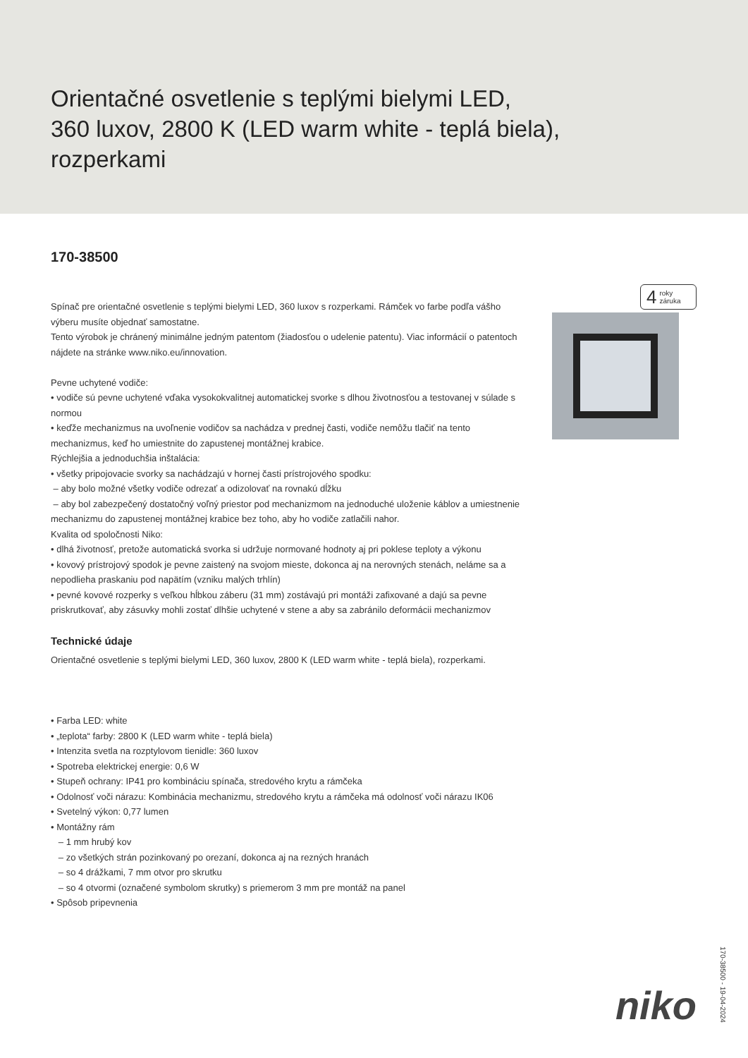Orientačné osvetlenie s teplými bielymi LED,
360 luxov, 2800 K (LED warm white - teplá biela),
rozperkami
170-38500
4 roky
záruka
Spínač pre orientačné osvetlenie s teplými bielymi LED, 360 luxov s rozperkami. Rámček vo farbe podľa vášho výberu musíte objednať samostatne.
Tento výrobok je chránený minimálne jedným patentom (žiadosťou o udelenie patentu). Viac informácií o patentoch nájdete na stránke www.niko.eu/innovation.
Pevne uchytené vodiče:
• vodiče sú pevne uchytené vďaka vysokokvalitnej automatickej svorke s dlhou životnosťou a testovanej v súlade s normou
• keďže mechanizmus na uvoľnenie vodičov sa nachádza v prednej časti, vodiče nemôžu tlačiť na tento mechanizmus, keď ho umiestnite do zapustenej montážnej krabice.
Rýchlejšia a jednoduchšia inštalácia:
• všetky pripojovacie svorky sa nachádzajú v hornej časti prístrojového spodku:
– aby bolo možné všetky vodiče odrezať a odizolovať na rovnakú dĺžku
– aby bol zabezpečený dostatočný voľný priestor pod mechanizmom na jednoduché uloženie káblov a umiestnenie mechanizmu do zapustenej montážnej krabice bez toho, aby ho vodiče zatlačili nahor.
Kvalita od spoločnosti Niko:
• dlhá životnosť, pretože automatická svorka si udržuje normované hodnoty aj pri poklese teploty a výkonu
• kovový prístrojový spodok je pevne zaistený na svojom mieste, dokonca aj na nerovných stenách, neláme sa a nepodlieha praskaniu pod napätím (vzniku malých trhlín)
• pevné kovové rozperky s veľkou hĺbkou záberu (31 mm) zostávajú pri montáži zafixované a dajú sa pevne priskrutkovať, aby zásuvky mohli zostať dlhšie uchytené v stene a aby sa zabránilo deformácii mechanizmov
Technické údaje
Orientačné osvetlenie s teplými bielymi LED, 360 luxov, 2800 K (LED warm white - teplá biela), rozperkami.
• Farba LED: white
• „teplota“ farby: 2800 K (LED warm white - teplá biela)
• Intenzita svetla na rozptylovom tienidle: 360 luxov
• Spotreba elektrickej energie: 0,6 W
• Stupeň ochrany: IP41 pro kombináciu spínača, stredového krytu a rámčeka
• Odolnosť voči nárazu: Kombinácia mechanizmu, stredového krytu a rámčeka má odolnosť voči nárazu IK06
• Svetelný výkon: 0,77 lumen
• Montážny rám
– 1 mm hrubý kov
– zo všetkých strán pozinkovaný po orezaní, dokonca aj na rezných hranách
– so 4 drážkami, 7 mm otvor pro skrutku
– so 4 otvormi (označené symbolom skrutky) s priemerom 3 mm pre montáž na panel
• Spôsob pripevnenia
niko
170-38500 - 19-04-2024